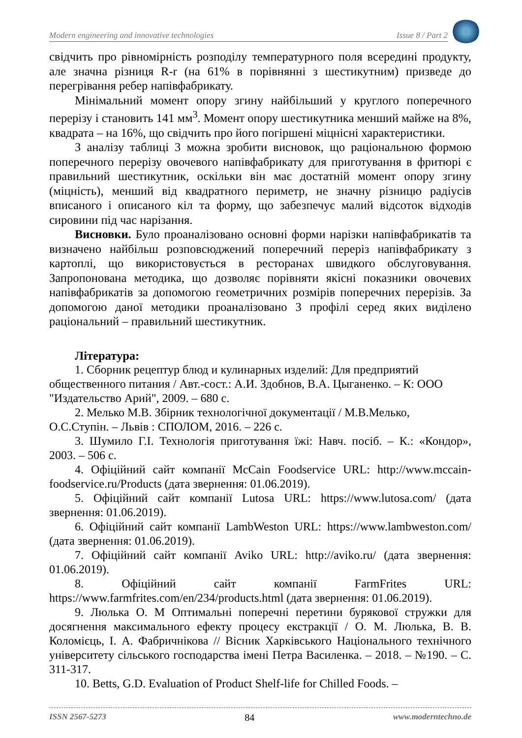Modern engineering and innovative technologies Issue 8 / Part 2
свідчить про рівномірність розподілу температурного поля всередині продукту, але значна різниця R-r (на 61% в порівнянні з шестикутним) призведе до перегрівання ребер напівфабрикату.
Мінімальний момент опору згину найбільший у круглого поперечного перерізу і становить 141 мм<sup>3</sup>. Момент опору шестикутника менший майже на 8%, квадрата – на 16%, що свідчить про його погіршені міцнісні характеристики.
З аналізу таблиці 3 можна зробити висновок, що раціональною формою поперечного перерізу овочевого напівфабрикату для приготування в фритюрі є правильний шестикутник, оскільки він має достатній момент опору згину (міцність), менший від квадратного периметр, не значну різницю радіусів вписаного і описаного кіл та форму, що забезпечує малий відсоток відходів сировини під час нарізання.
Висновки. Було проаналізовано основні форми нарізки напівфабрикатів та визначено найбільш розповсюджений поперечний переріз напівфабрикату з картоплі, що використовується в ресторанах швидкого обслуговування. Запропонована методика, що дозволяє порівняти якісні показники овочевих напівфабрикатів за допомогою геометричних розмірів поперечних перерізів. За допомогою даної методики проаналізовано 3 профілі серед яких виділено раціональний – правильний шестикутник.
Література:
1. Сборник рецептур блюд и кулинарных изделий: Для предприятий общественного питания / Авт.-сост.: А.И. Здобнов, В.А. Цыганенко. – К: ООО "Издательство Арий", 2009. – 680 с.
2. Мелько М.В. Збірник технологічної документації / М.В.Мелько, О.С.Ступін. – Львів : СПОЛОМ, 2016. – 226 с.
3. Шумило Г.І. Технологія приготування їжі: Навч. посіб. – К.: «Кондор», 2003. – 506 с.
4. Офіційний сайт компанії McCain Foodservice URL: http://www.mccain-foodservice.ru/Products (дата звернення: 01.06.2019).
5. Офіційний сайт компанії Lutosa URL: https://www.lutosa.com/ (дата звернення: 01.06.2019).
6. Офіційний сайт компанії LambWeston URL: https://www.lambweston.com/ (дата звернення: 01.06.2019).
7. Офіційний сайт компанії Aviko URL: http://aviko.ru/ (дата звернення: 01.06.2019).
8. Офіційний сайт компанії FarmFrites URL: https://www.farmfrites.com/en/234/products.html (дата звернення: 01.06.2019).
9. Люлька О. М Оптимальні поперечні перетини бурякової стружки для досягнення максимального ефекту процесу екстракції / О. М. Люлька, В. В. Коломієць, І. А. Фабричнікова // Вісник Харківського Національного технічного університету сільського господарства імені Петра Василенка. – 2018. – №190. – С. 311-317.
10. Betts, G.D. Evaluation of Product Shelf-life for Chilled Foods. –
ISSN 2567-5273 84 www.moderntechno.de